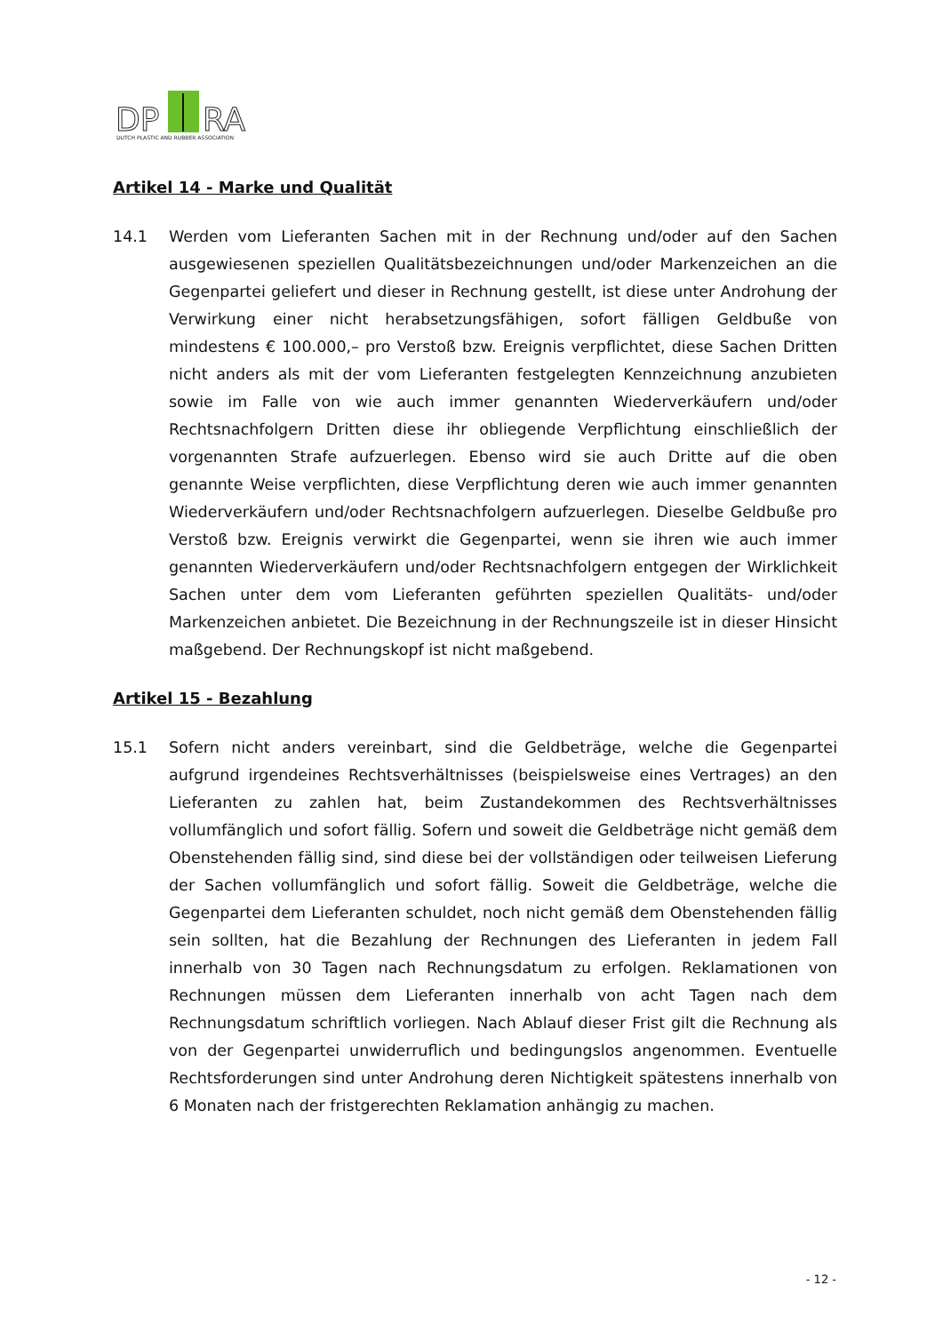DP
RA
DUTCH PLASTIC AND RUBBER ASSOCIATION
Artikel 14 - Marke und Qualität
14.1 Werden vom Lieferanten Sachen mit in der Rechnung und/oder auf den Sachen ausgewiesenen speziellen Qualitätsbezeichnungen und/oder Markenzeichen an die Gegenpartei geliefert und dieser in Rechnung gestellt, ist diese unter Androhung der Verwirkung einer nicht herabsetzungsfähigen, sofort fälligen Geldbuße von mindestens € 100.000,– pro Verstoß bzw. Ereignis verpflichtet, diese Sachen Dritten nicht anders als mit der vom Lieferanten festgelegten Kennzeichnung anzubieten sowie im Falle von wie auch immer genannten Wiederverkäufern und/oder Rechtsnachfolgern Dritten diese ihr obliegende Verpflichtung einschließlich der vorgenannten Strafe aufzuerlegen. Ebenso wird sie auch Dritte auf die oben genannte Weise verpflichten, diese Verpflichtung deren wie auch immer genannten Wiederverkäufern und/oder Rechtsnachfolgern aufzuerlegen. Dieselbe Geldbuße pro Verstoß bzw. Ereignis verwirkt die Gegenpartei, wenn sie ihren wie auch immer genannten Wiederverkäufern und/oder Rechtsnachfolgern entgegen der Wirklichkeit Sachen unter dem vom Lieferanten geführten speziellen Qualitäts- und/oder Markenzeichen anbietet. Die Bezeichnung in der Rechnungszeile ist in dieser Hinsicht maßgebend. Der Rechnungskopf ist nicht maßgebend.
Artikel 15 - Bezahlung
15.1 Sofern nicht anders vereinbart, sind die Geldbeträge, welche die Gegenpartei aufgrund irgendeines Rechtsverhältnisses (beispielsweise eines Vertrages) an den Lieferanten zu zahlen hat, beim Zustandekommen des Rechtsverhältnisses vollumfänglich und sofort fällig. Sofern und soweit die Geldbeträge nicht gemäß dem Obenstehenden fällig sind, sind diese bei der vollständigen oder teilweisen Lieferung der Sachen vollumfänglich und sofort fällig. Soweit die Geldbeträge, welche die Gegenpartei dem Lieferanten schuldet, noch nicht gemäß dem Obenstehenden fällig sein sollten, hat die Bezahlung der Rechnungen des Lieferanten in jedem Fall innerhalb von 30 Tagen nach Rechnungsdatum zu erfolgen. Reklamationen von Rechnungen müssen dem Lieferanten innerhalb von acht Tagen nach dem Rechnungsdatum schriftlich vorliegen. Nach Ablauf dieser Frist gilt die Rechnung als von der Gegenpartei unwiderruflich und bedingungslos angenommen. Eventuelle Rechtsforderungen sind unter Androhung deren Nichtigkeit spätestens innerhalb von 6 Monaten nach der fristgerechten Reklamation anhängig zu machen.
- 12 -